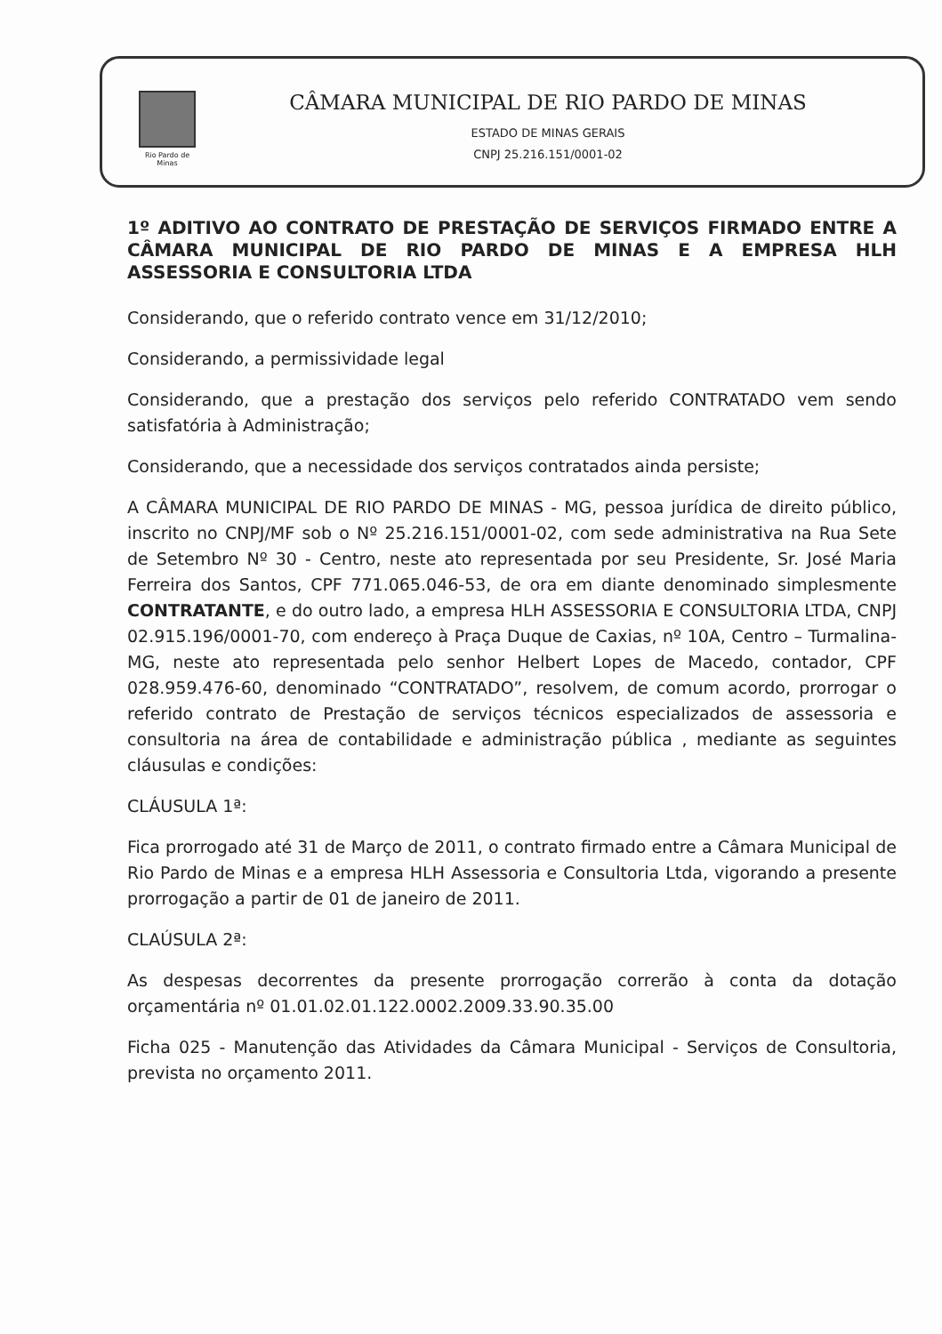Rio Pardo de Minas
CÂMARA MUNICIPAL DE RIO PARDO DE MINAS
ESTADO DE MINAS GERAIS
CNPJ 25.216.151/0001-02
1º ADITIVO AO CONTRATO DE PRESTAÇÃO DE SERVIÇOS FIRMADO ENTRE A CÂMARA MUNICIPAL DE RIO PARDO DE MINAS E A EMPRESA HLH ASSESSORIA E CONSULTORIA LTDA
Considerando, que o referido contrato vence em 31/12/2010;
Considerando, a permissividade legal
Considerando, que a prestação dos serviços pelo referido CONTRATADO vem sendo satisfatória à Administração;
Considerando, que a necessidade dos serviços contratados ainda persiste;
A CÂMARA MUNICIPAL DE RIO PARDO DE MINAS - MG, pessoa jurídica de direito público, inscrito no CNPJ/MF sob o Nº 25.216.151/0001-02, com sede administrativa na Rua Sete de Setembro Nº 30 - Centro, neste ato representada por seu Presidente, Sr. José Maria Ferreira dos Santos, CPF 771.065.046-53, de ora em diante denominado simplesmente CONTRATANTE, e do outro lado, a empresa HLH ASSESSORIA E CONSULTORIA LTDA, CNPJ 02.915.196/0001-70, com endereço à Praça Duque de Caxias, nº 10A, Centro – Turmalina-MG, neste ato representada pelo senhor Helbert Lopes de Macedo, contador, CPF 028.959.476-60, denominado “CONTRATADO”, resolvem, de comum acordo, prorrogar o referido contrato de Prestação de serviços técnicos especializados de assessoria e consultoria na área de contabilidade e administração pública , mediante as seguintes cláusulas e condições:
CLÁUSULA 1ª:
Fica prorrogado até 31 de Março de 2011, o contrato firmado entre a Câmara Municipal de Rio Pardo de Minas e a empresa HLH Assessoria e Consultoria Ltda, vigorando a presente prorrogação a partir de 01 de janeiro de 2011.
CLAÚSULA 2ª:
As despesas decorrentes da presente prorrogação correrão à conta da dotação orçamentária nº 01.01.02.01.122.0002.2009.33.90.35.00
Ficha 025 - Manutenção das Atividades da Câmara Municipal - Serviços de Consultoria, prevista no orçamento 2011.